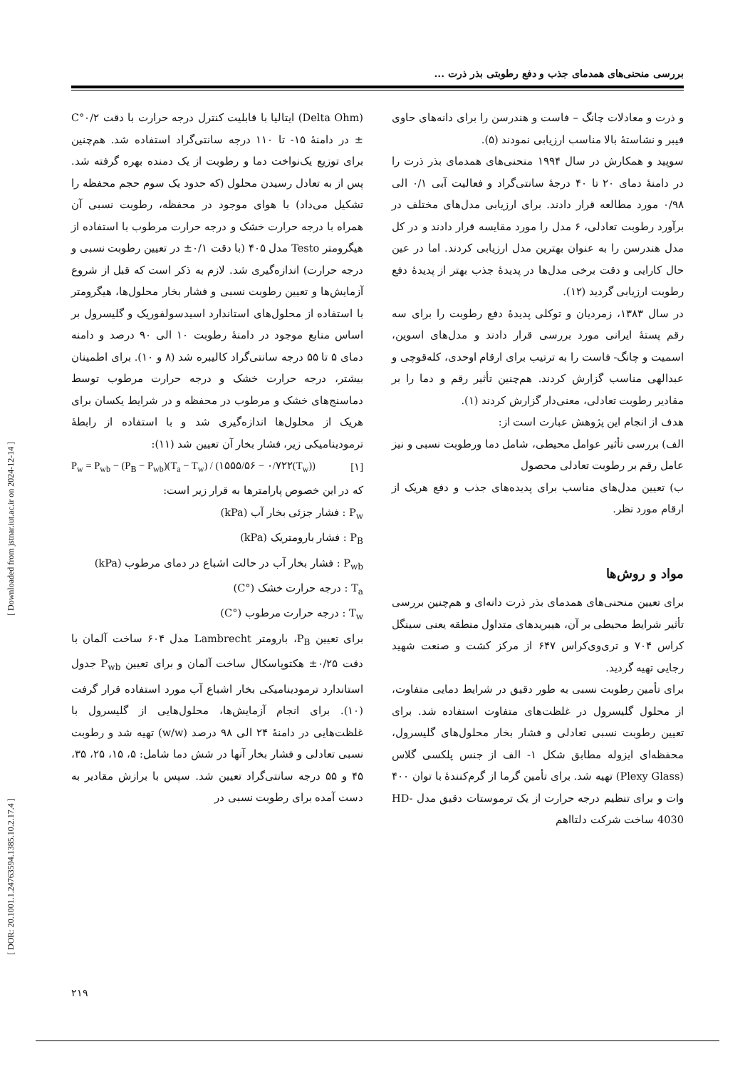بررسی منحنی‌های همدمای جذب و دفع رطوبتی بذر ذرت ...
[ DOR: 20.1001.1.24763594.1385.10.2.17.4 ] [ Downloaded from jstnar.iut.ac.ir on 2024-12-14 ]
و ذرت و معادلات چانگ – فاست و هندرسن را برای دانه‌های حاوی فیبر و نشاستهٔ بالا مناسب ارزیابی نمودند (۵).
سوپید و همکارش در سال ۱۹۹۴ منحنی‌های همدمای بذر ذرت را در دامنهٔ دمای ۲۰ تا ۴۰ درجهٔ سانتی‌گراد و فعالیت آبی ۰/۱ الی ۰/۹۸ مورد مطالعه قرار دادند. برای ارزیابی مدل‌های مختلف در برآورد رطوبت تعادلی، ۶ مدل را مورد مقایسه قرار دادند و در کل مدل هندرسن را به عنوان بهترین مدل ارزیابی کردند. اما در عین حال کارایی و دقت برخی مدل‌ها در پدیدهٔ جذب بهتر از پدیدهٔ دفع رطوبت ارزیابی گردید (۱۲).
در سال ۱۳۸۳، زمردیان و توکلی پدیدهٔ دفع رطوبت را برای سه رقم پستهٔ ایرانی مورد بررسی قرار دادند و مدل‌های اسوین، اسمیت و چانگ- فاست را به ترتیب برای ارقام اوحدی، کله‌قوچی و عبدالهی مناسب گزارش کردند. هم‌چنین تأثیر رقم و دما را بر مقادیر رطوبت تعادلی، معنی‌دار گزارش کردند (۱).
هدف از انجام این پژوهش عبارت است از:
الف) بررسی تأثیر عوامل محیطی، شامل دما ورطوبت نسبی و نیز عامل رقم بر رطوبت تعادلی محصول
ب) تعیین مدل‌های مناسب برای پدیده‌های جذب و دفع هریک از ارقام مورد نظر.
مواد و روش‌ها
برای تعیین منحنی‌های همدمای بذر ذرت دانه‌ای و هم‌چنین بررسی تأثیر شرایط محیطی بر آن، هیبریدهای متداول منطقه یعنی سینگل کراس ۷۰۴ و تری‌وی‌کراس ۶۴۷ از مرکز کشت و صنعت شهید رجایی تهیه گردید.
برای تأمین رطوبت نسبی به طور دقیق در شرایط دمایی متفاوت، از محلول گلیسرول در غلظت‌های متفاوت استفاده شد. برای تعیین رطوبت نسبی تعادلی و فشار بخار محلول‌های گلیسرول، محفظه‌ای ایزوله مطابق شکل ۱- الف از جنس پلکسی گلاس (Plexy Glass) تهیه شد. برای تأمین گرما از گرم‌کنندهٔ با توان ۴۰۰ وات و برای تنظیم درجه حرارت از یک ترموستات دقیق مدل HD-4030 ساخت شرکت دلتااهم
(Delta Ohm) ایتالیا با قابلیت کنترل درجه حرارت با دقت ۰/۲°C ± در دامنهٔ ۱۵- تا ۱۱۰ درجه سانتی‌گراد استفاده شد. هم‌چنین برای توزیع یک‌نواخت دما و رطوبت از یک دمنده بهره گرفته شد. پس از به تعادل رسیدن محلول (که حدود یک سوم حجم محفظه را تشکیل می‌داد) با هوای موجود در محفظه، رطوبت نسبی آن همراه با درجه حرارت خشک و درجه حرارت مرطوب با استفاده از هیگرومتر Testo مدل ۴۰۵ (با دقت ۰/۱± در تعیین رطوبت نسبی و درجه حرارت) اندازه‌گیری شد. لازم به ذکر است که قبل از شروع آزمایش‌ها و تعیین رطوبت نسبی و فشار بخار محلول‌ها، هیگرومتر با استفاده از محلول‌های استاندارد اسیدسولفوریک و گلیسرول بر اساس منابع موجود در دامنهٔ رطوبت ۱۰ الی ۹۰ درصد و دامنه دمای ۵ تا ۵۵ درجه سانتی‌گراد کالیبره شد (۸ و ۱۰). برای اطمینان بیشتر، درجه حرارت خشک و درجه حرارت مرطوب توسط دماسنج‌های خشک و مرطوب در محفظه و در شرایط یکسان برای هریک از محلول‌ها اندازه‌گیری شد و با استفاده از رابطهٔ ترمودینامیکی زیر، فشار بخار آن تعیین شد (۱۱):
P<sub>w</sub> = P<sub>wb</sub> − (P<sub>B</sub> − P<sub>wb</sub>)(T<sub>a</sub> − T<sub>w</sub>) / (۱۵۵۵/۵۶ − ۰/۷۲۲(T<sub>w</sub>)) [۱]
که در این خصوص پارامترها به قرار زیر است:
P<sub>w</sub> : فشار جزئی بخار آب (kPa)
P<sub>B</sub> : فشار بارومتریک (kPa)
P<sub>wb</sub> : فشار بخار آب در حالت اشباع در دمای مرطوب (kPa)
T<sub>a</sub> : درجه حرارت خشک (°C)
T<sub>w</sub> : درجه حرارت مرطوب (°C)
برای تعیین P<sub>B</sub>، بارومتر Lambrecht مدل ۶۰۴ ساخت آلمان با دقت ۰/۲۵± هکتوپاسکال ساخت آلمان و برای تعیین P<sub>wb</sub> جدول استاندارد ترمودینامیکی بخار اشباع آب مورد استفاده قرار گرفت (۱۰). برای انجام آزمایش‌ها، محلول‌هایی از گلیسرول با غلظت‌هایی در دامنهٔ ۲۴ الی ۹۸ درصد (w/w) تهیه شد و رطوبت نسبی تعادلی و فشار بخار آنها در شش دما شامل: ۵، ۱۵، ۲۵، ۳۵، ۴۵ و ۵۵ درجه سانتی‌گراد تعیین شد. سپس با برازش مقادیر به دست آمده برای رطوبت نسبی در
۲۱۹